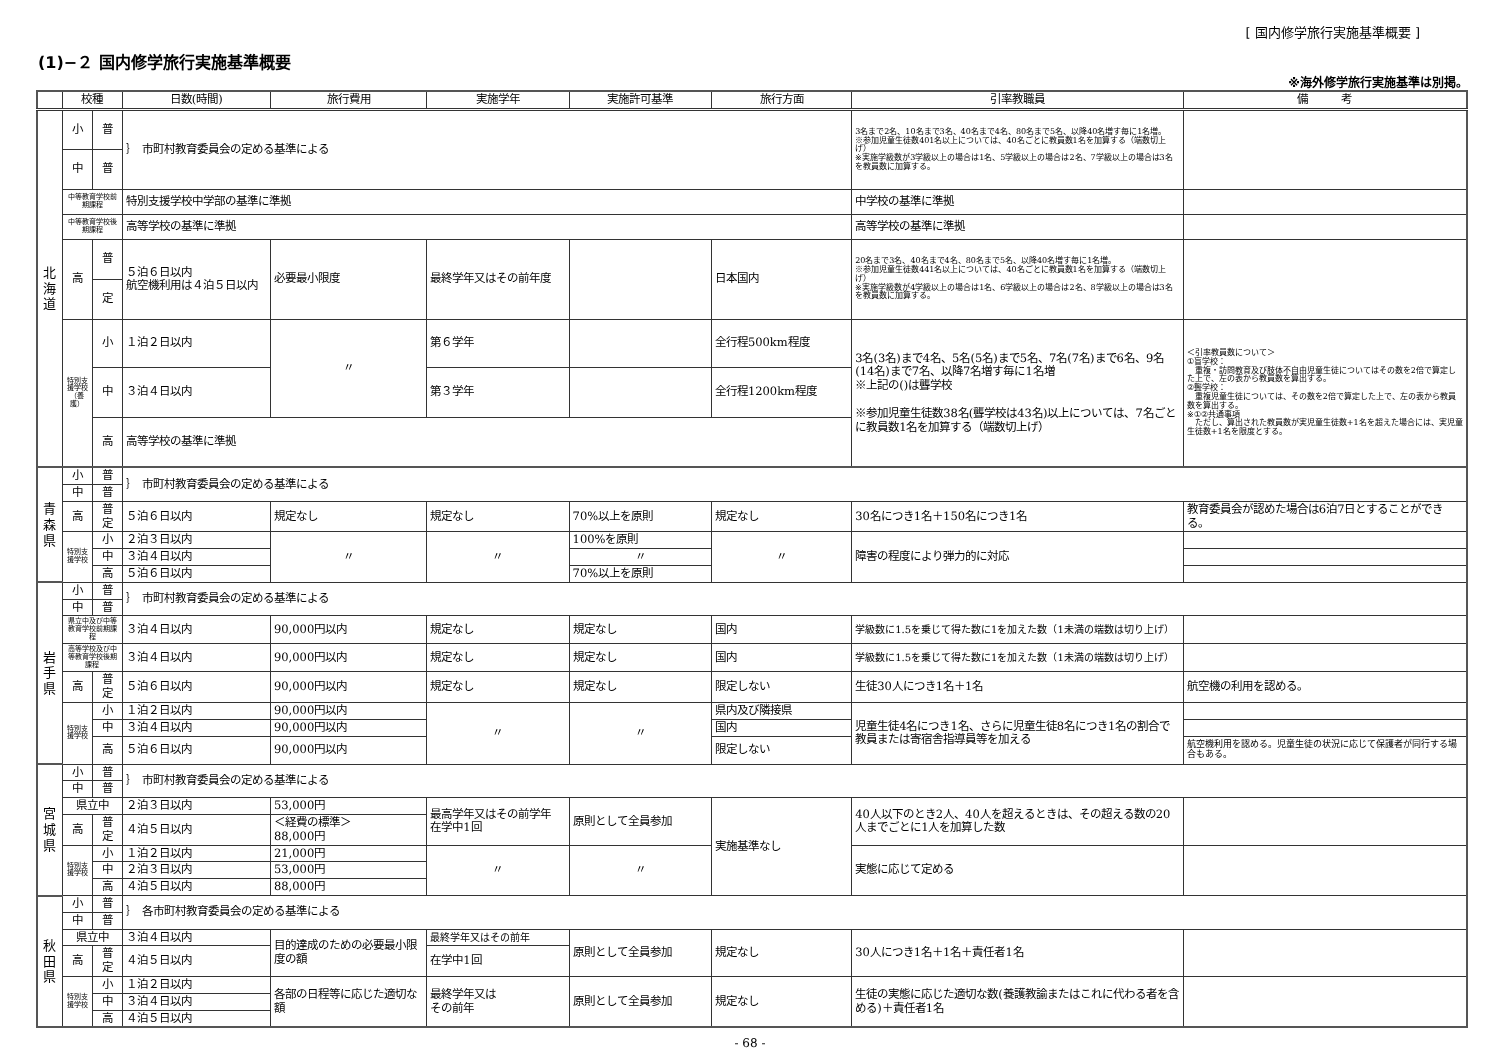[ 国内修学旅行実施基準概要 ]
(1)−２ 国内修学旅行実施基準概要
※海外修学旅行実施基準は別掲。
| | 校種 | | 日数(時間) | 旅行費用 | 実施学年 | 実施許可基準 | 旅行方面 | 引率教職員 | 備 考 |
| --- | --- | --- | --- | --- | --- | --- | --- | --- | --- |
| 北 海 道 | 小 | 普 | ｝ 市町村教育委員会の定める基準による | | | | | 3名まで2名、10名まで3名、40名まで4名、80名まで5名、以降40名増す毎に1名増。 ※参加児童生徒数401名以上については、40名ごとに教員数1名を加算する（端数切上げ） ※実施学級数が3学級以上の場合は1名、5学級以上の場合は2名、7学級以上の場合は3名を教員数に加算する。 | |
| | 中 | 普 | | | | | | | |
| | 中等教育学校前期課程 | | 特別支援学校中学部の基準に準拠 | | | | | 中学校の基準に準拠 | |
| | 中等教育学校後期課程 | | 高等学校の基準に準拠 | | | | | 高等学校の基準に準拠 | |
| | 高 | 普 | ５泊６日以内 航空機利用は４泊５日以内 | 必要最小限度 | 最終学年又はその前年度 | | 日本国内 | 20名まで3名、40名まで4名、80名まで5名、以降40名増す毎に1名増。 ※参加児童生徒数441名以上については、40名ごとに教員数1名を加算する（端数切上げ） ※実施学級数が4学級以上の場合は1名、6学級以上の場合は2名、8学級以上の場合は3名を教員数に加算する。 | |
| | | 定 | | | | | | | |
| | 特別支援学校（養護） | 小 | １泊２日以内 | 〃 | 第６学年 | | 全行程500km程度 | 3名(3名)まで4名、5名(5名)まで5名、7名(7名)まで6名、9名(14名)まで7名、以降7名増す毎に1名増 ※上記の()は聾学校 ※参加児童生徒数38名(聾学校は43名)以上については、7名ごとに教員数1名を加算する（端数切上げ） | ＜引率教員数について＞ ①盲学校： 重複・訪問教育及び肢体不自由児童生徒についてはその数を2倍で算定した上で、左の表から教員数を算出する。 ②聾学校： 重複児童生徒については、その数を2倍で算定した上で、左の表から教員数を算出する。 ※①②共通事項 ただし、算出された教員数が実児童生徒数+1名を超えた場合には、実児童生徒数+1名を限度とする。 |
| | | 中 | ３泊４日以内 | | 第３学年 | | 全行程1200km程度 | | |
| | | 高 | 高等学校の基準に準拠 | | | | | | |
| 青 森 県 | 小 | 普 | ｝ 市町村教育委員会の定める基準による | | | | | | |
| | 中 | 普 | | | | | | | |
| | 高 | 普 定 | ５泊６日以内 | 規定なし | 規定なし | 70%以上を原則 | 規定なし | 30名につき1名＋150名につき1名 | 教育委員会が認めた場合は6泊7日とすることができる。 |
| | 特別支援学校 | 小 | ２泊３日以内 | 〃 | 〃 | 100%を原則 | 〃 | 障害の程度により弾力的に対応 | |
| | | 中 | ３泊４日以内 | | | 〃 | | | |
| | | 高 | ５泊６日以内 | | | 70%以上を原則 | | | |
| 岩 手 県 | 小 | 普 | ｝ 市町村教育委員会の定める基準による | | | | | | |
| | 中 | 普 | | | | | | | |
| | 県立中及び中等教育学校前期課程 | | ３泊４日以内 | 90,000円以内 | 規定なし | 規定なし | 国内 | 学級数に1.5を乗じて得た数に1を加えた数（1未満の端数は切り上げ） | |
| | 高等学校及び中等教育学校後期課程 | | ３泊４日以内 | 90,000円以内 | 規定なし | 規定なし | 国内 | 学級数に1.5を乗じて得た数に1を加えた数（1未満の端数は切り上げ） | |
| | 高 | 普 定 | ５泊６日以内 | 90,000円以内 | 規定なし | 規定なし | 限定しない | 生徒30人につき1名＋1名 | 航空機の利用を認める。 |
| | 特別支援学校 | 小 | １泊２日以内 | 90,000円以内 | 〃 | 〃 | 県内及び隣接県 | 児童生徒4名につき1名、さらに児童生徒8名につき1名の割合で教員または寄宿舎指導員等を加える | |
| | | 中 | ３泊４日以内 | 90,000円以内 | | | 国内 | | |
| | | 高 | ５泊６日以内 | 90,000円以内 | | | 限定しない | | 航空機利用を認める。児童生徒の状況に応じて保護者が同行する場合もある。 |
| 宮 城 県 | 小 | 普 | ｝ 市町村教育委員会の定める基準による | | | | | | |
| | 中 | 普 | | | | | | | |
| | 県立中 | | ２泊３日以内 | 53,000円 | 最高学年又はその前学年 在学中1回 | 原則として全員参加 | 実施基準なし | 40人以下のとき2人、40人を超えるときは、その超える数の20人までごとに1人を加算した数 | |
| | 高 | 普 定 | ４泊５日以内 | ＜経費の標準＞ 88,000円 | | | | | |
| | 特別支援学校 | 小 | １泊２日以内 | 21,000円 | 〃 | 〃 | | 実態に応じて定める | |
| | | 中 | ２泊３日以内 | 53,000円 | | | | | |
| | | 高 | ４泊５日以内 | 88,000円 | | | | | |
| 秋 田 県 | 小 | 普 | ｝ 各市町村教育委員会の定める基準による | | | | | | |
| | 中 | 普 | | | | | | | |
| | 県立中 | | ３泊４日以内 | 目的達成のための必要最小限度の額 | 最終学年又はその前年 | 原則として全員参加 | 規定なし | 30人につき1名＋1名＋責任者1名 | |
| | 高 | 普 定 | ４泊５日以内 | | 在学中1回 | | | | |
| | 特別支援学校 | 小 | １泊２日以内 | 各部の日程等に応じた適切な額 | 最終学年又は その前年 | 原則として全員参加 | 規定なし | 生徒の実態に応じた適切な数(養護教諭またはこれに代わる者を含める)＋責任者1名 | |
| | | 中 | ３泊４日以内 | | | | | | |
| | | 高 | ４泊５日以内 | | | | | | |
- 68 -